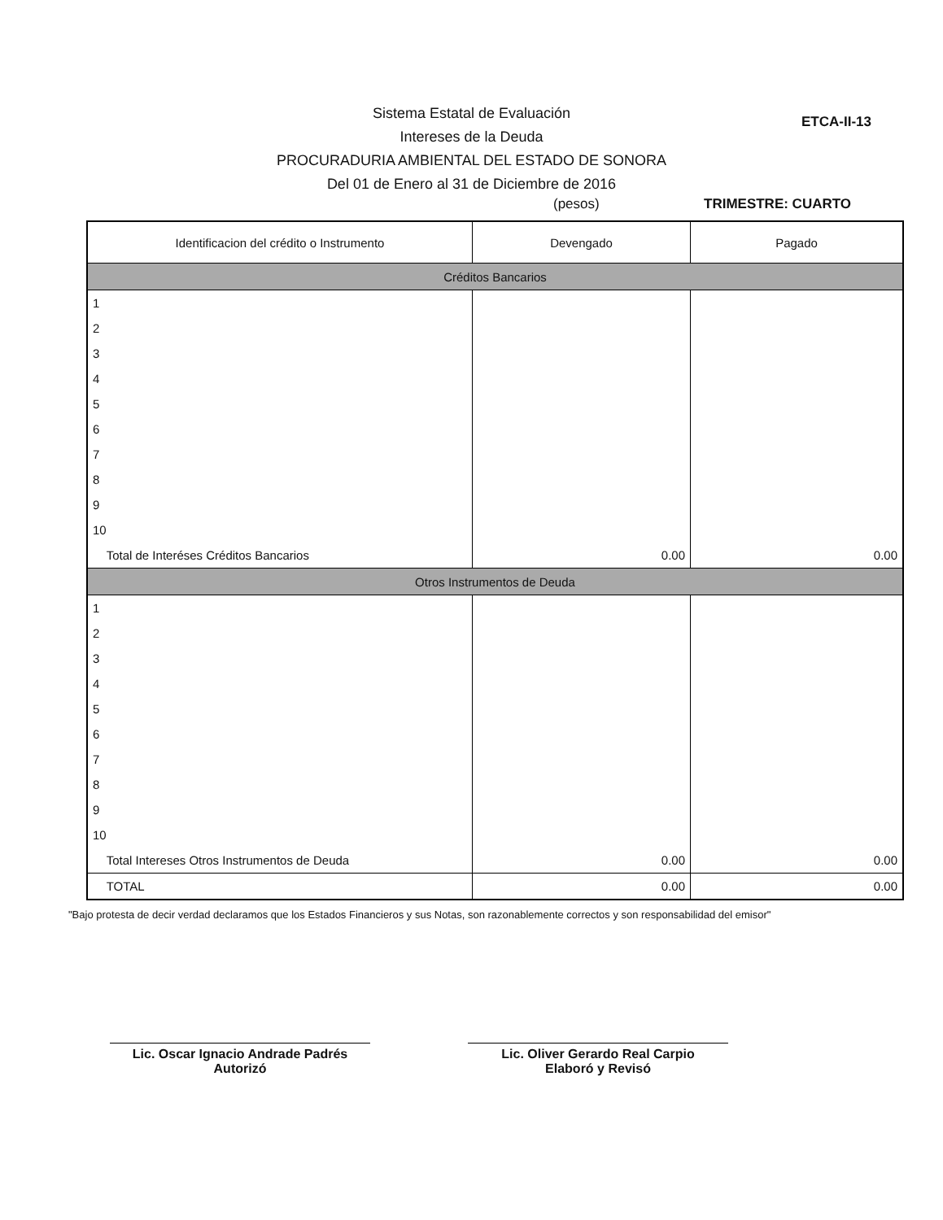ETCA-II-13
Sistema Estatal de Evaluación
Intereses de la Deuda
PROCURADURIA AMBIENTAL DEL ESTADO DE SONORA
Del 01 de Enero al 31 de Diciembre de 2016
(pesos) TRIMESTRE: CUARTO
| Identificacion del crédito o Instrumento | Devengado | Pagado |
| --- | --- | --- |
| Créditos Bancarios | | |
| 1 | | |
| 2 | | |
| 3 | | |
| 4 | | |
| 5 | | |
| 6 | | |
| 7 | | |
| 8 | | |
| 9 | | |
| 10 | | |
| Total de Interéses Créditos Bancarios | 0.00 | 0.00 |
| Otros Instrumentos de Deuda | | |
| 1 | | |
| 2 | | |
| 3 | | |
| 4 | | |
| 5 | | |
| 6 | | |
| 7 | | |
| 8 | | |
| 9 | | |
| 10 | | |
| Total Intereses Otros Instrumentos de Deuda | 0.00 | 0.00 |
| TOTAL | 0.00 | 0.00 |
"Bajo protesta de decir verdad declaramos que los Estados Financieros y sus Notas, son razonablemente correctos y son responsabilidad del emisor"
Lic. Oscar Ignacio Andrade Padrés
Autorizó
Lic. Oliver Gerardo Real Carpio
Elaboró y Revisó